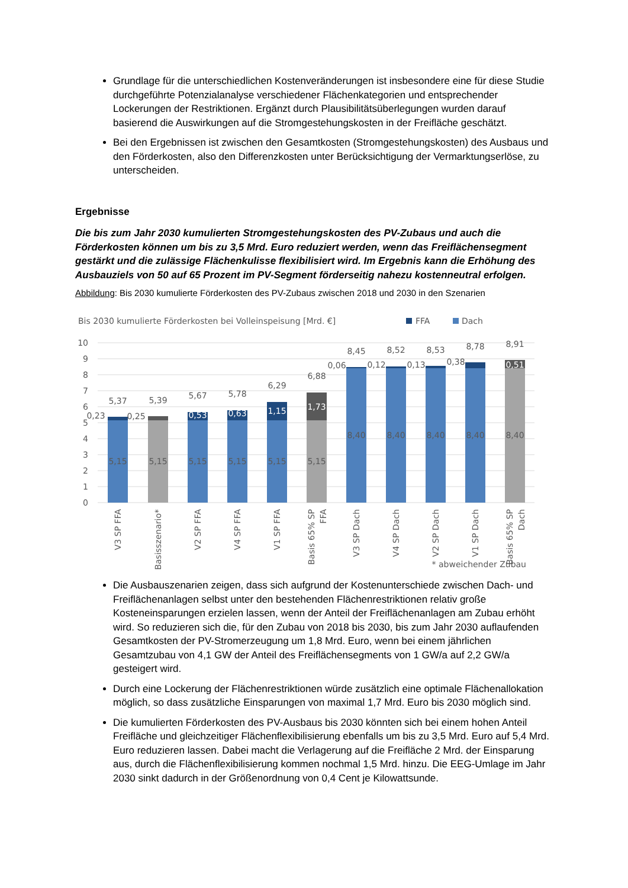Grundlage für die unterschiedlichen Kostenveränderungen ist insbesondere eine für diese Studie durchgeführte Potenzialanalyse verschiedener Flächenkategorien und entsprechender Lockerungen der Restriktionen. Ergänzt durch Plausibilitätsüberlegungen wurden darauf basierend die Auswirkungen auf die Stromgestehungskosten in der Freifläche geschätzt.
Bei den Ergebnissen ist zwischen den Gesamtkosten (Stromgestehungskosten) des Ausbaus und den Förderkosten, also den Differenzkosten unter Berücksichtigung der Vermarktungserlöse, zu unterscheiden.
Ergebnisse
Die bis zum Jahr 2030 kumulierten Stromgestehungskosten des PV-Zubaus und auch die Förderkosten können um bis zu 3,5 Mrd. Euro reduziert werden, wenn das Freiflächensegment gestärkt und die zulässige Flächenkulisse flexibilisiert wird. Im Ergebnis kann die Erhöhung des Ausbauziels von 50 auf 65 Prozent im PV-Segment förderseitig nahezu kostenneutral erfolgen.
Abbildung: Bis 2030 kumulierte Förderkosten des PV-Zubaus zwischen 2018 und 2030 in den Szenarien
Bis 2030 kumulierte Förderkosten bei Volleinspeisung [Mrd. €]
FFA
Dach
10
9
8
7
6
5
4
3
2
1
0
5,37
5,39
5,67
5,78
6,29
6,88
8,45
8,52
8,53
8,78
8,91
0,23
0,25
0,06
0,12
0,13
0,38
0,53
0,63
1,15
1,73
0,51
5,15
5,15
5,15
5,15
5,15
5,15
8,40
8,40
8,40
8,40
8,40
V3 SP FFA
Basisszenario*
V2 SP FFA
V4 SP FFA
V1 SP FFA
Basis 65% SP
FFA
V3 SP Dach
V4 SP Dach
V2 SP Dach
V1 SP Dach
Basis 65% SP
Dach
* abweichender Zubau
Die Ausbauszenarien zeigen, dass sich aufgrund der Kostenunterschiede zwischen Dach- und Freiflächenanlagen selbst unter den bestehenden Flächenrestriktionen relativ große Kosteneinsparungen erzielen lassen, wenn der Anteil der Freiflächenanlagen am Zubau erhöht wird. So reduzieren sich die, für den Zubau von 2018 bis 2030, bis zum Jahr 2030 auflaufenden Gesamtkosten der PV-Stromerzeugung um 1,8 Mrd. Euro, wenn bei einem jährlichen Gesamtzubau von 4,1 GW der Anteil des Freiflächensegments von 1 GW/a auf 2,2 GW/a gesteigert wird.
Durch eine Lockerung der Flächenrestriktionen würde zusätzlich eine optimale Flächenallokation möglich, so dass zusätzliche Einsparungen von maximal 1,7 Mrd. Euro bis 2030 möglich sind.
Die kumulierten Förderkosten des PV-Ausbaus bis 2030 könnten sich bei einem hohen Anteil Freifläche und gleichzeitiger Flächenflexibilisierung ebenfalls um bis zu 3,5 Mrd. Euro auf 5,4 Mrd. Euro reduzieren lassen. Dabei macht die Verlagerung auf die Freifläche 2 Mrd. der Einsparung aus, durch die Flächenflexibilisierung kommen nochmal 1,5 Mrd. hinzu. Die EEG-Umlage im Jahr 2030 sinkt dadurch in der Größenordnung von 0,4 Cent je Kilowattsunde.